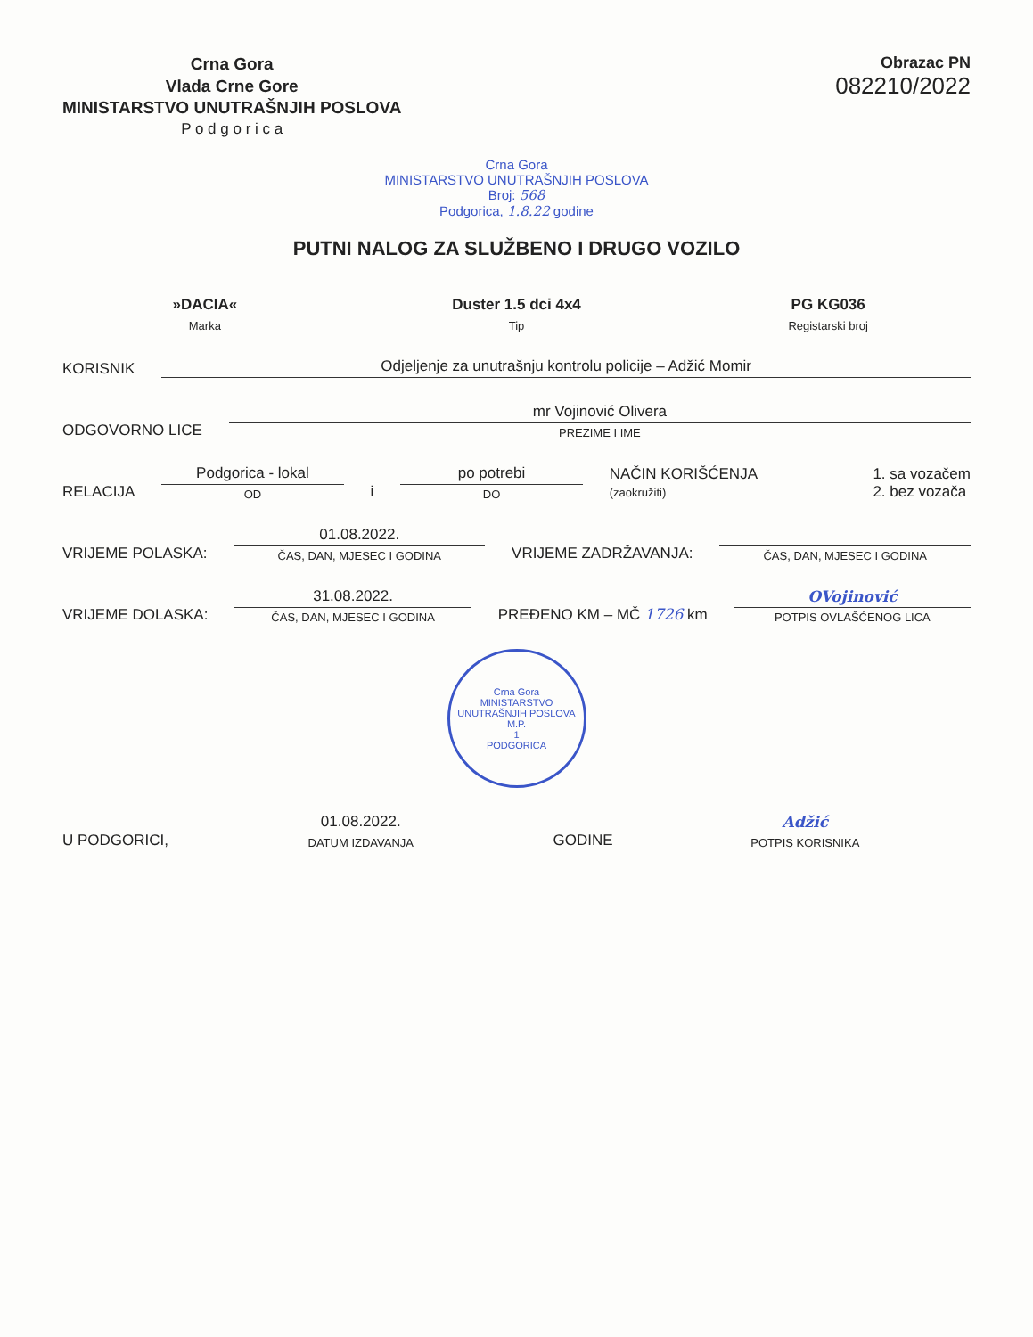Crna Gora
Vlada Crne Gore
MINISTARSTVO UNUTRAŠNJIH POSLOVA
P o d g o r i c a
Obrazac PN
082210/2022
Crna Gora
MINISTARSTVO UNUTRAŠNJIH POSLOVA
Broj: 568
Podgorica, 1.8.22 godine
PUTNI NALOG ZA SLUŽBENO I DRUGO VOZILO
»DACIA«
Marka
Duster 1.5 dci 4x4
Tip
PG KG036
Registarski broj
KORISNIK
Odjeljenje za unutrašnju kontrolu policije – Adžić Momir
ODGOVORNO LICE
mr Vojinović Olivera
PREZIME I IME
RELACIJA
Podgorica - lokal
OD
i
po potrebi
DO
NAČIN KORIŠĆENJA
(zaokružiti)
1. sa vozačem
2. bez vozača
VRIJEME POLASKA:
01.08.2022.
ČAS, DAN, MJESEC I GODINA
VRIJEME ZADRŽAVANJA:
ČAS, DAN, MJESEC I GODINA
VRIJEME DOLASKA:
31.08.2022.
ČAS, DAN, MJESEC I GODINA
PREĐENO KM – MČ 1726 km
OVojinović
POTPIS OVLAŠĆENOG LICA
Crna Gora
MINISTARSTVO UNUTRAŠNJIH POSLOVA
M.P.
1
PODGORICA
U PODGORICI,
01.08.2022.
DATUM IZDAVANJA
GODINE
Adžić
POTPIS KORISNIKA